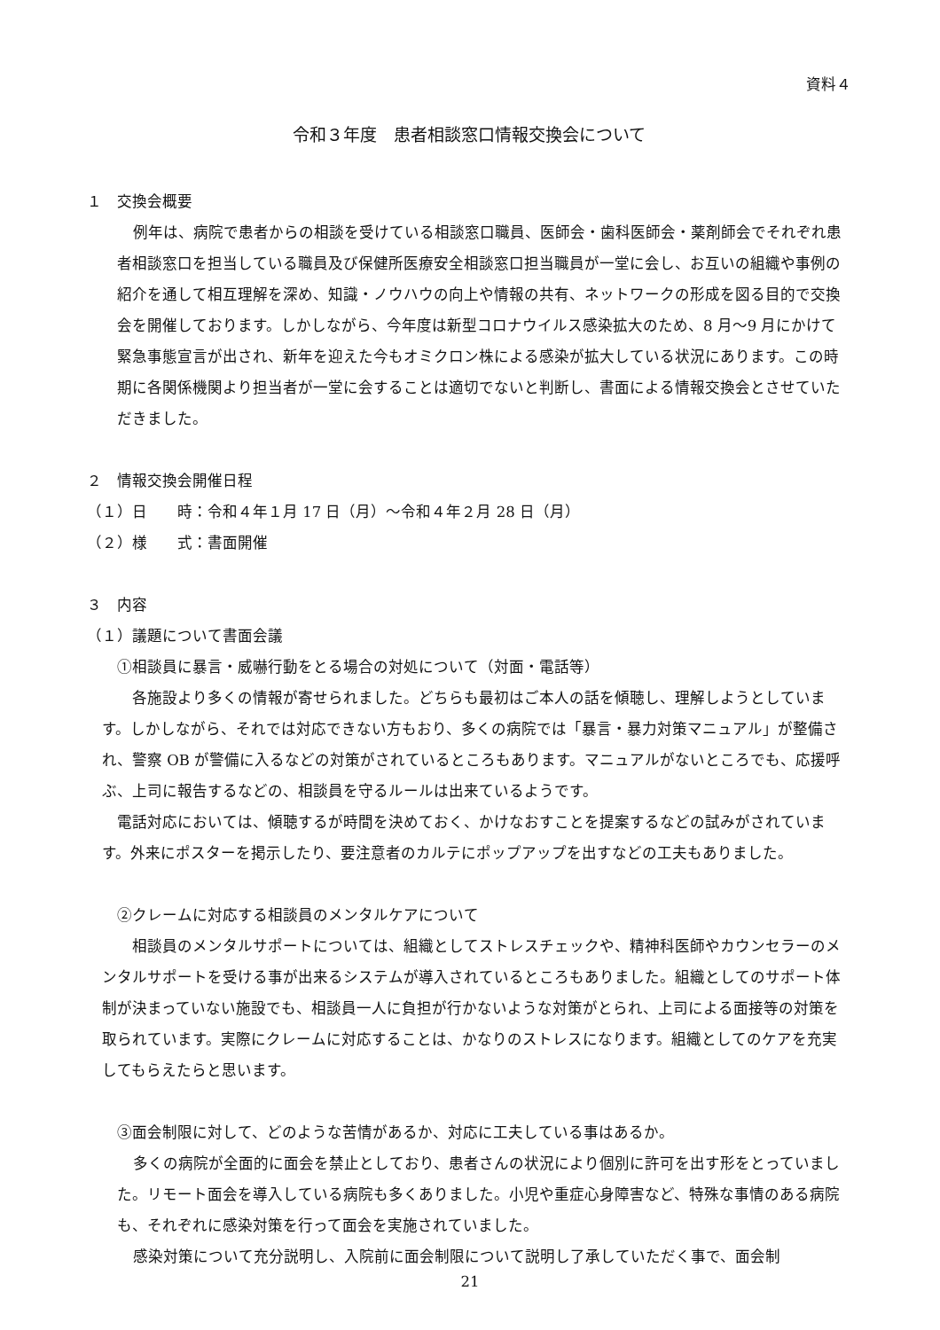資料４
令和３年度　患者相談窓口情報交換会について
１　交換会概要
例年は、病院で患者からの相談を受けている相談窓口職員、医師会・歯科医師会・薬剤師会でそれぞれ患者相談窓口を担当している職員及び保健所医療安全相談窓口担当職員が一堂に会し、お互いの組織や事例の紹介を通して相互理解を深め、知識・ノウハウの向上や情報の共有、ネットワークの形成を図る目的で交換会を開催しております。しかしながら、今年度は新型コロナウイルス感染拡大のため、8 月～9 月にかけて緊急事態宣言が出され、新年を迎えた今もオミクロン株による感染が拡大している状況にあります。この時期に各関係機関より担当者が一堂に会することは適切でないと判断し、書面による情報交換会とさせていただきました。
２　情報交換会開催日程
（１）日　　時：令和４年１月 17 日（月）～令和４年２月 28 日（月）
（２）様　　式：書面開催
３　内容
（１）議題について書面会議
①相談員に暴言・威嚇行動をとる場合の対処について（対面・電話等）
各施設より多くの情報が寄せられました。どちらも最初はご本人の話を傾聴し、理解しようとしています。しかしながら、それでは対応できない方もおり、多くの病院では「暴言・暴力対策マニュアル」が整備され、警察 OB が警備に入るなどの対策がされているところもあります。マニュアルがないところでも、応援呼ぶ、上司に報告するなどの、相談員を守るルールは出来ているようです。
電話対応においては、傾聴するが時間を決めておく、かけなおすことを提案するなどの試みがされています。外来にポスターを掲示したり、要注意者のカルテにポップアップを出すなどの工夫もありました。
②クレームに対応する相談員のメンタルケアについて
相談員のメンタルサポートについては、組織としてストレスチェックや、精神科医師やカウンセラーのメンタルサポートを受ける事が出来るシステムが導入されているところもありました。組織としてのサポート体制が決まっていない施設でも、相談員一人に負担が行かないような対策がとられ、上司による面接等の対策を取られています。実際にクレームに対応することは、かなりのストレスになります。組織としてのケアを充実してもらえたらと思います。
③面会制限に対して、どのような苦情があるか、対応に工夫している事はあるか。
多くの病院が全面的に面会を禁止としており、患者さんの状況により個別に許可を出す形をとっていました。リモート面会を導入している病院も多くありました。小児や重症心身障害など、特殊な事情のある病院も、それぞれに感染対策を行って面会を実施されていました。
感染対策について充分説明し、入院前に面会制限について説明し了承していただく事で、面会制
21